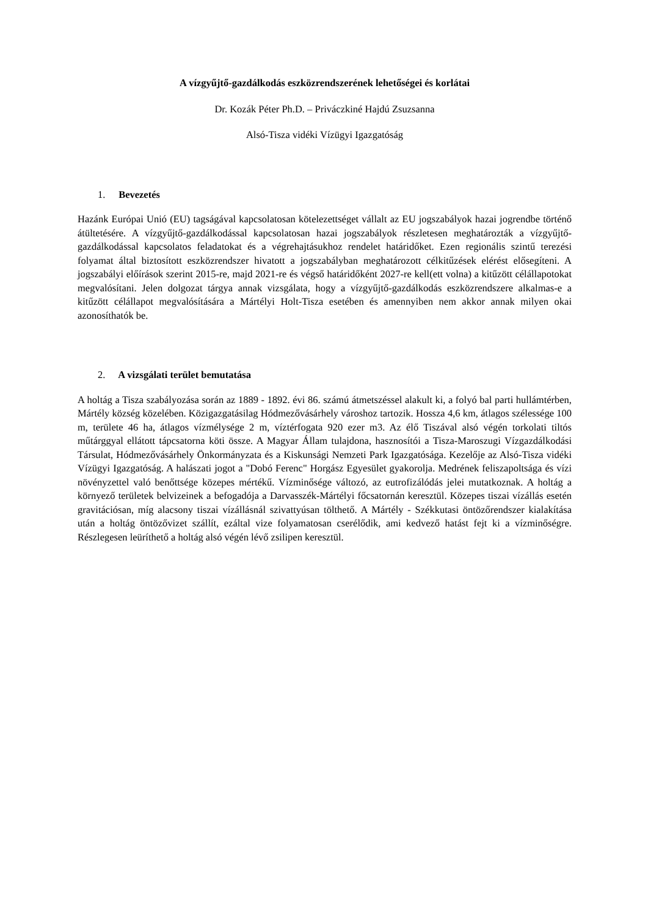A vízgyűjtő-gazdálkodás eszközrendszerének lehetőségei és korlátai
Dr. Kozák Péter Ph.D. – Priváczkiné Hajdú Zsuzsanna
Alsó-Tisza vidéki Vízügyi Igazgatóság
1. Bevezetés
Hazánk Európai Unió (EU) tagságával kapcsolatosan kötelezettséget vállalt az EU jogszabályok hazai jogrendbe történő átültetésére. A vízgyűjtő-gazdálkodással kapcsolatosan hazai jogszabályok részletesen meghatározták a vízgyűjtő-gazdálkodással kapcsolatos feladatokat és a végrehajtásukhoz rendelet határidőket. Ezen regionális szintű terezési folyamat által biztosított eszközrendszer hivatott a jogszabályban meghatározott célkitűzések elérést elősegíteni. A jogszabályi előírások szerint 2015-re, majd 2021-re és végső határidőként 2027-re kell(ett volna) a kitűzött célállapotokat megvalósítani. Jelen dolgozat tárgya annak vizsgálata, hogy a vízgyűjtő-gazdálkodás eszközrendszere alkalmas-e a kitűzött célállapot megvalósítására a Mártélyi Holt-Tisza esetében és amennyiben nem akkor annak milyen okai azonosíthatók be.
2. A vizsgálati terület bemutatása
A holtág a Tisza szabályozása során az 1889 - 1892. évi 86. számú átmetszéssel alakult ki, a folyó bal parti hullámtérben, Mártély község közelében. Közigazgatásilag Hódmezővásárhely városhoz tartozik. Hossza 4,6 km, átlagos szélessége 100 m, területe 46 ha, átlagos vízmélysége 2 m, víztérfogata 920 ezer m3. Az élő Tiszával alsó végén torkolati tiltós műtárggyal ellátott tápcsatorna köti össze. A Magyar Állam tulajdona, hasznosítói a Tisza-Maroszugi Vízgazdálkodási Társulat, Hódmezővásárhely Önkormányzata és a Kiskunsági Nemzeti Park Igazgatósága. Kezelője az Alsó-Tisza vidéki Vízügyi Igazgatóság. A halászati jogot a "Dobó Ferenc" Horgász Egyesület gyakorolja. Medrének feliszapoltsága és vízi növényzettel való benőttsége közepes mértékű. Vízminősége változó, az eutrofizálódás jelei mutatkoznak. A holtág a környező területek belvizeinek a befogadója a Darvasszék-Mártélyi főcsatornán keresztül. Közepes tiszai vízállás esetén gravitációsan, míg alacsony tiszai vízállásnál szivattyúsan tölthető. A Mártély - Székkutasi öntözőrendszer kialakítása után a holtág öntözővizet szállít, ezáltal vize folyamatosan cserélődik, ami kedvező hatást fejt ki a vízminőségre. Részlegesen leüríthető a holtág alsó végén lévő zsilipen keresztül.